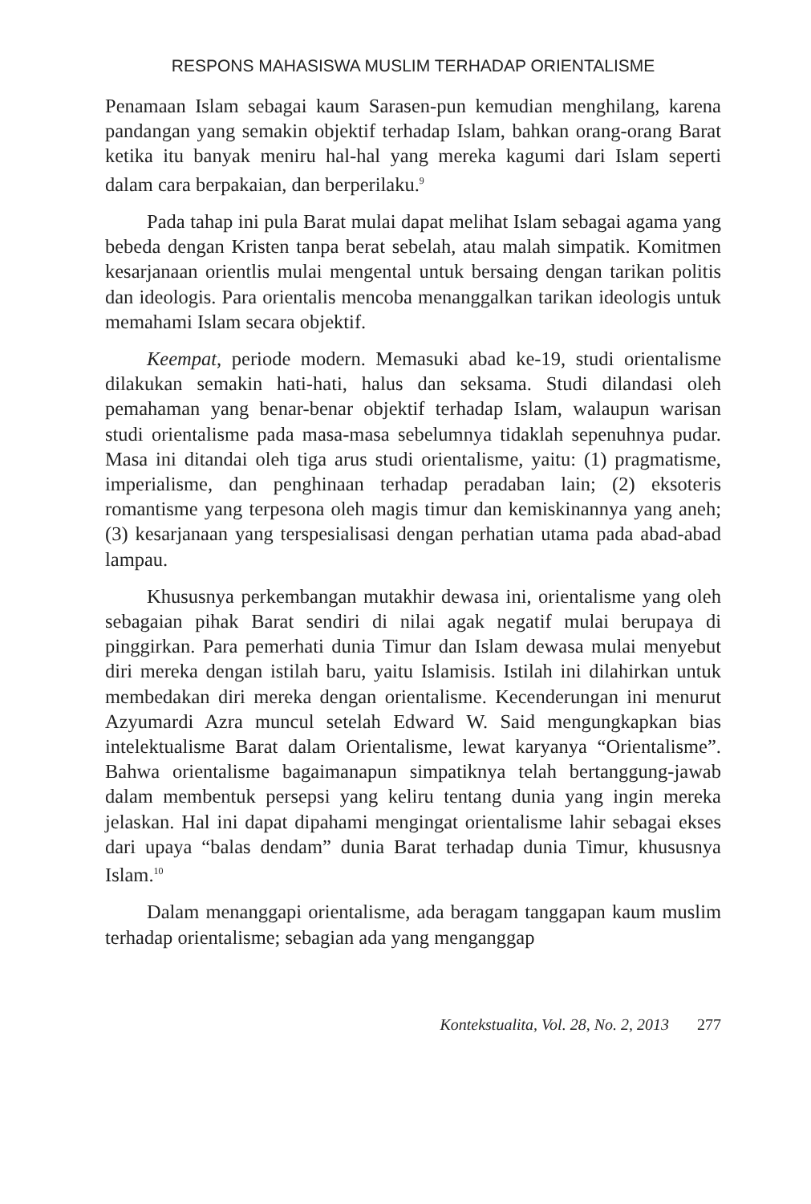RESPONS MAHASISWA MUSLIM TERHADAP ORIENTALISME
Penamaan Islam sebagai kaum Sarasen-pun kemudian menghilang, karena pandangan yang semakin objektif terhadap Islam, bahkan orang-orang Barat ketika itu banyak meniru hal-hal yang mereka kagumi dari Islam seperti dalam cara berpakaian, dan berperilaku.<sup>9</sup>
Pada tahap ini pula Barat mulai dapat melihat Islam sebagai agama yang bebeda dengan Kristen tanpa berat sebelah, atau malah simpatik. Komitmen kesarjanaan orientlis mulai mengental untuk bersaing dengan tarikan politis dan ideologis. Para orientalis mencoba menanggalkan tarikan ideologis untuk memahami Islam secara objektif.
Keempat, periode modern. Memasuki abad ke-19, studi orientalisme dilakukan semakin hati-hati, halus dan seksama. Studi dilandasi oleh pemahaman yang benar-benar objektif terhadap Islam, walaupun warisan studi orientalisme pada masa-masa sebelumnya tidaklah sepenuhnya pudar. Masa ini ditandai oleh tiga arus studi orientalisme, yaitu: (1) pragmatisme, imperialisme, dan penghinaan terhadap peradaban lain; (2) eksoteris romantisme yang terpesona oleh magis timur dan kemiskinannya yang aneh; (3) kesarjanaan yang terspesialisasi dengan perhatian utama pada abad-abad lampau.
Khususnya perkembangan mutakhir dewasa ini, orientalisme yang oleh sebagaian pihak Barat sendiri di nilai agak negatif mulai berupaya di pinggirkan. Para pemerhati dunia Timur dan Islam dewasa mulai menyebut diri mereka dengan istilah baru, yaitu Islamisis. Istilah ini dilahirkan untuk membedakan diri mereka dengan orientalisme. Kecenderungan ini menurut Azyumardi Azra muncul setelah Edward W. Said mengungkapkan bias intelektualisme Barat dalam Orientalisme, lewat karyanya “Orientalisme”. Bahwa orientalisme bagaimanapun simpatiknya telah bertanggung-jawab dalam membentuk persepsi yang keliru tentang dunia yang ingin mereka jelaskan. Hal ini dapat dipahami mengingat orientalisme lahir sebagai ekses dari upaya “balas dendam” dunia Barat terhadap dunia Timur, khususnya Islam.<sup>10</sup>
Dalam menanggapi orientalisme, ada beragam tanggapan kaum muslim terhadap orientalisme; sebagian ada yang menganggap
Kontekstualita, Vol. 28, No. 2, 2013 277